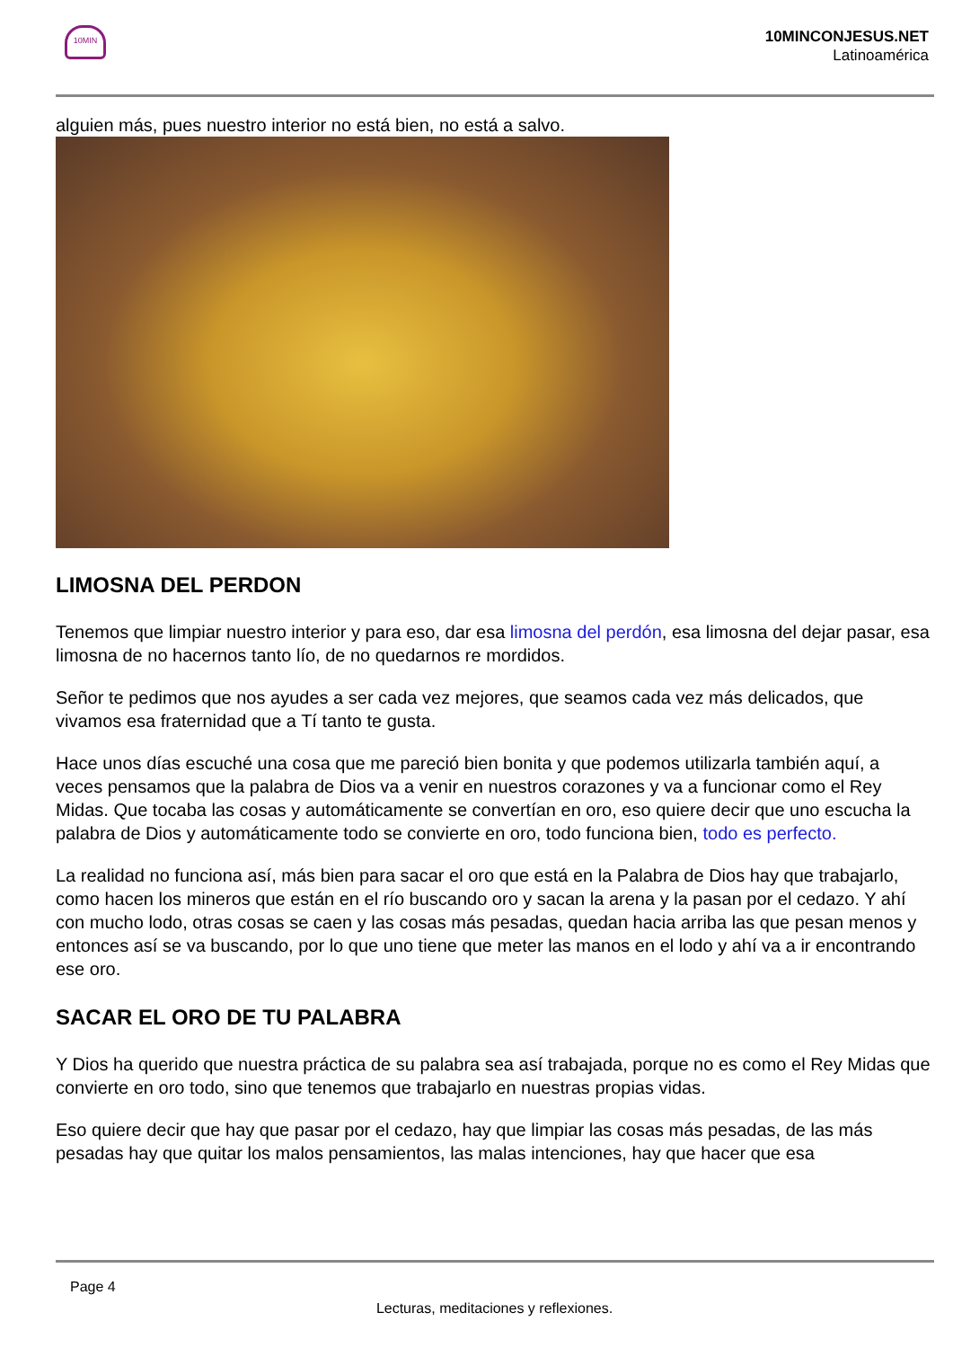10MIN
10MINCONJESUS.NET
Latinoamérica
alguien más, pues nuestro interior no está bien, no está a salvo.
LIMOSNA DEL PERDON
Tenemos que limpiar nuestro interior y para eso, dar esa limosna del perdón, esa limosna del dejar pasar, esa limosna de no hacernos tanto lío, de no quedarnos re mordidos.
Señor te pedimos que nos ayudes a ser cada vez mejores, que seamos cada vez más delicados, que vivamos esa fraternidad que a Tí tanto te gusta.
Hace unos días escuché una cosa que me pareció bien bonita y que podemos utilizarla también aquí, a veces pensamos que la palabra de Dios va a venir en nuestros corazones y va a funcionar como el Rey Midas. Que tocaba las cosas y automáticamente se convertían en oro, eso quiere decir que uno escucha la palabra de Dios y automáticamente todo se convierte en oro, todo funciona bien, todo es perfecto.
La realidad no funciona así, más bien para sacar el oro que está en la Palabra de Dios hay que trabajarlo, como hacen los mineros que están en el río buscando oro y sacan la arena y la pasan por el cedazo. Y ahí con mucho lodo, otras cosas se caen y las cosas más pesadas, quedan hacia arriba las que pesan menos y entonces así se va buscando, por lo que uno tiene que meter las manos en el lodo y ahí va a ir encontrando ese oro.
SACAR EL ORO DE TU PALABRA
Y Dios ha querido que nuestra práctica de su palabra sea así trabajada, porque no es como el Rey Midas que convierte en oro todo, sino que tenemos que trabajarlo en nuestras propias vidas.
Eso quiere decir que hay que pasar por el cedazo, hay que limpiar las cosas más pesadas, de las más pesadas hay que quitar los malos pensamientos, las malas intenciones, hay que hacer que esa
Page 4
Lecturas, meditaciones y reflexiones.